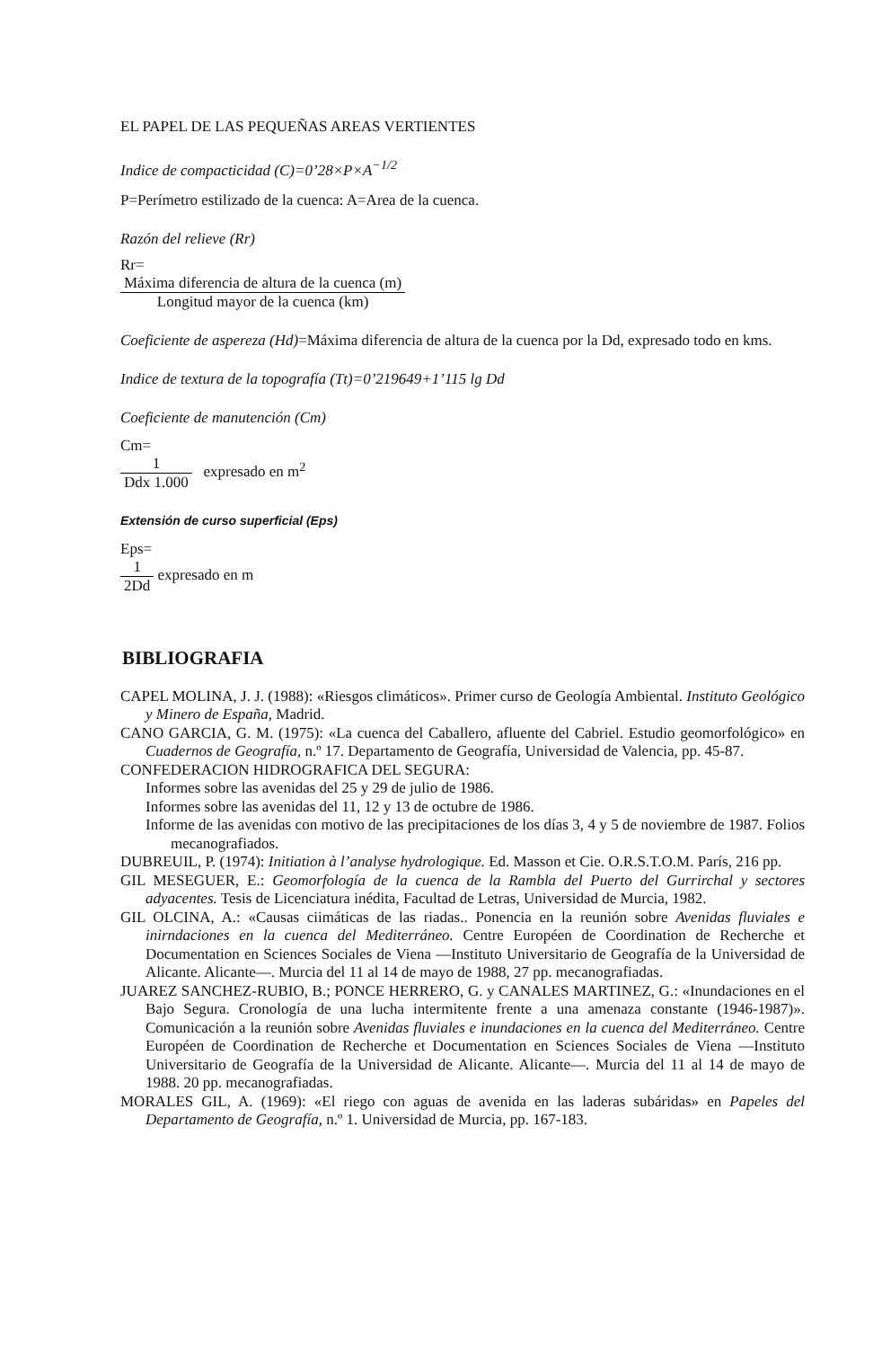EL PAPEL DE LAS PEQUEÑAS AREAS VERTIENTES
Indice de compacticidad (C)=0’28×P×A<sup>−1/2</sup>
P=Perímetro estilizado de la cuenca: A=Area de la cuenca.
Razón del relieve (Rr)
Rr=
| Máxima diferencia de altura de la cuenca (m) |
| Longitud mayor de la cuenca (km) |
Coeficiente de aspereza (Hd)=Máxima diferencia de altura de la cuenca por la Dd, expresado todo en kms.
Indice de textura de la topografía (Tt)=0’219649+1’115 lg Dd
Coeficiente de manutención (Cm)
Cm=
| 1 |
| Ddx 1.000 |
expresado en m<sup>2</sup>
Extensión de curso superficial (Eps)
Eps=
| 1 |
| 2Dd |
expresado en m
BIBLIOGRAFIA
CAPEL MOLINA, J. J. (1988): «Riesgos climáticos». Primer curso de Geología Ambiental. Instituto Geológico y Minero de España, Madrid.
CANO GARCIA, G. M. (1975): «La cuenca del Caballero, afluente del Cabriel. Estudio geomorfológico» en Cuadernos de Geografía, n.º 17. Departamento de Geografía, Universidad de Valencia, pp. 45-87.
CONFEDERACION HIDROGRAFICA DEL SEGURA:
Informes sobre las avenidas del 25 y 29 de julio de 1986.
Informes sobre las avenidas del 11, 12 y 13 de octubre de 1986.
Informe de las avenidas con motivo de las precipitaciones de los días 3, 4 y 5 de noviembre de 1987. Folios mecanografiados.
DUBREUIL, P. (1974): Initiation à l’analyse hydrologique. Ed. Masson et Cie. O.R.S.T.O.M. París, 216 pp.
GIL MESEGUER, E.: Geomorfología de la cuenca de la Rambla del Puerto del Gurrirchal y sectores adyacentes. Tesis de Licenciatura inédita, Facultad de Letras, Universidad de Murcia, 1982.
GIL OLCINA, A.: «Causas ciimáticas de las riadas.. Ponencia en la reunión sobre Avenidas fluviales e inirndaciones en la cuenca del Mediterráneo. Centre Européen de Coordination de Recherche et Documentation en Sciences Sociales de Viena —Instituto Universitario de Geografía de la Universidad de Alicante. Alicante—. Murcia del 11 al 14 de mayo de 1988, 27 pp. mecanografiadas.
JUAREZ SANCHEZ-RUBIO, B.; PONCE HERRERO, G. y CANALES MARTINEZ, G.: «Inundaciones en el Bajo Segura. Cronología de una lucha intermitente frente a una amenaza constante (1946-1987)». Comunicación a la reunión sobre Avenidas fluviales e inundaciones en la cuenca del Mediterráneo. Centre Européen de Coordination de Recherche et Documentation en Sciences Sociales de Viena —Instituto Universitario de Geografía de la Universidad de Alicante. Alicante—. Murcia del 11 al 14 de mayo de 1988. 20 pp. mecanografiadas.
MORALES GIL, A. (1969): «El riego con aguas de avenida en las laderas subáridas» en Papeles del Departamento de Geografía, n.º 1. Universidad de Murcia, pp. 167-183.